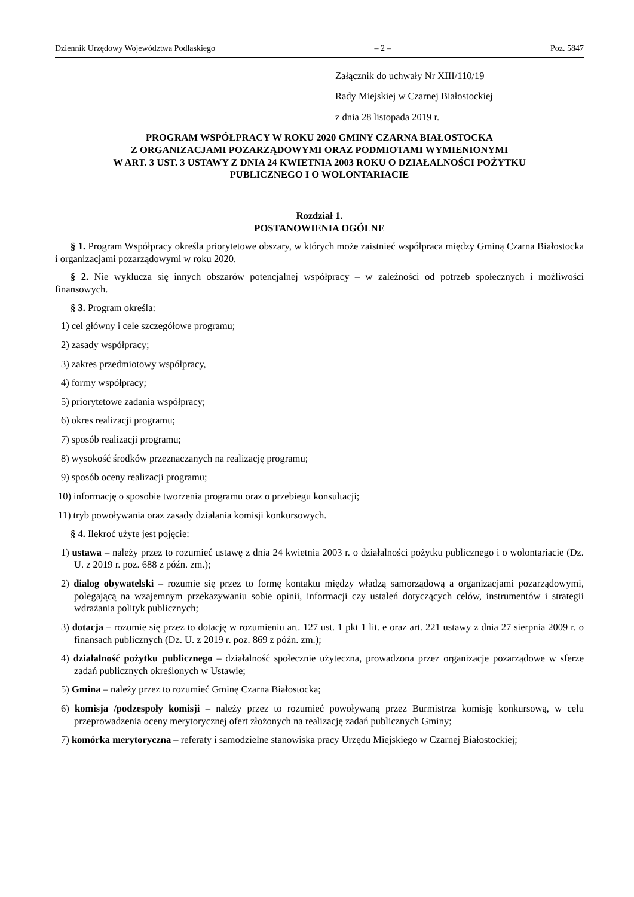Dziennik Urzędowy Województwa Podlaskiego – 2 – Poz. 5847
Załącznik do uchwały Nr XIII/110/19
Rady Miejskiej w Czarnej Białostockiej
z dnia 28 listopada 2019 r.
PROGRAM WSPÓŁPRACY W ROKU 2020 GMINY CZARNA BIAŁOSTOCKA
Z ORGANIZACJAMI POZARZĄDOWYMI ORAZ PODMIOTAMI WYMIENIONYMI
W ART. 3 UST. 3 USTAWY Z DNIA 24 KWIETNIA 2003 ROKU O DZIAŁALNOŚCI POŻYTKU
PUBLICZNEGO I O WOLONTARIACIE
Rozdział 1.
POSTANOWIENIA OGÓLNE
§ 1. Program Współpracy określa priorytetowe obszary, w których może zaistnieć współpraca między Gminą Czarna Białostocka i organizacjami pozarządowymi w roku 2020.
§ 2. Nie wyklucza się innych obszarów potencjalnej współpracy – w zależności od potrzeb społecznych i możliwości finansowych.
§ 3. Program określa:
1) cel główny i cele szczegółowe programu;
2) zasady współpracy;
3) zakres przedmiotowy współpracy,
4) formy współpracy;
5) priorytetowe zadania współpracy;
6) okres realizacji programu;
7) sposób realizacji programu;
8) wysokość środków przeznaczanych na realizację programu;
9) sposób oceny realizacji programu;
10) informację o sposobie tworzenia programu oraz o przebiegu konsultacji;
11) tryb powoływania oraz zasady działania komisji konkursowych.
§ 4. Ilekroć użyte jest pojęcie:
1) ustawa – należy przez to rozumieć ustawę z dnia 24 kwietnia 2003 r. o działalności pożytku publicznego i o wolontariacie (Dz. U. z 2019 r. poz. 688 z późn. zm.);
2) dialog obywatelski – rozumie się przez to formę kontaktu między władzą samorządową a organizacjami pozarządowymi, polegającą na wzajemnym przekazywaniu sobie opinii, informacji czy ustaleń dotyczących celów, instrumentów i strategii wdrażania polityk publicznych;
3) dotacja – rozumie się przez to dotację w rozumieniu art. 127 ust. 1 pkt 1 lit. e oraz art. 221 ustawy z dnia 27 sierpnia 2009 r. o finansach publicznych (Dz. U. z 2019 r. poz. 869 z późn. zm.);
4) działalność pożytku publicznego – działalność społecznie użyteczna, prowadzona przez organizacje pozarządowe w sferze zadań publicznych określonych w Ustawie;
5) Gmina – należy przez to rozumieć Gminę Czarna Białostocka;
6) komisja /podzespoły komisji – należy przez to rozumieć powoływaną przez Burmistrza komisję konkursową, w celu przeprowadzenia oceny merytorycznej ofert złożonych na realizację zadań publicznych Gminy;
7) komórka merytoryczna – referaty i samodzielne stanowiska pracy Urzędu Miejskiego w Czarnej Białostockiej;